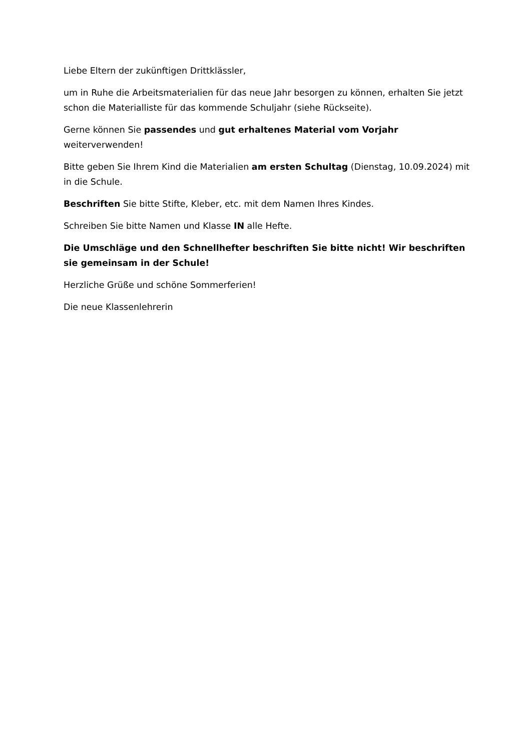Liebe Eltern der zukünftigen Drittklässler,
um in Ruhe die Arbeitsmaterialien für das neue Jahr besorgen zu können, erhalten Sie jetzt schon die Materialliste für das kommende Schuljahr (siehe Rückseite).
Gerne können Sie passendes und gut erhaltenes Material vom Vorjahr weiterverwenden!
Bitte geben Sie Ihrem Kind die Materialien am ersten Schultag (Dienstag, 10.09.2024) mit in die Schule.
Beschriften Sie bitte Stifte, Kleber, etc. mit dem Namen Ihres Kindes.
Schreiben Sie bitte Namen und Klasse IN alle Hefte.
Die Umschläge und den Schnellhefter beschriften Sie bitte nicht! Wir beschriften sie gemeinsam in der Schule!
Herzliche Grüße und schöne Sommerferien!
Die neue Klassenlehrerin